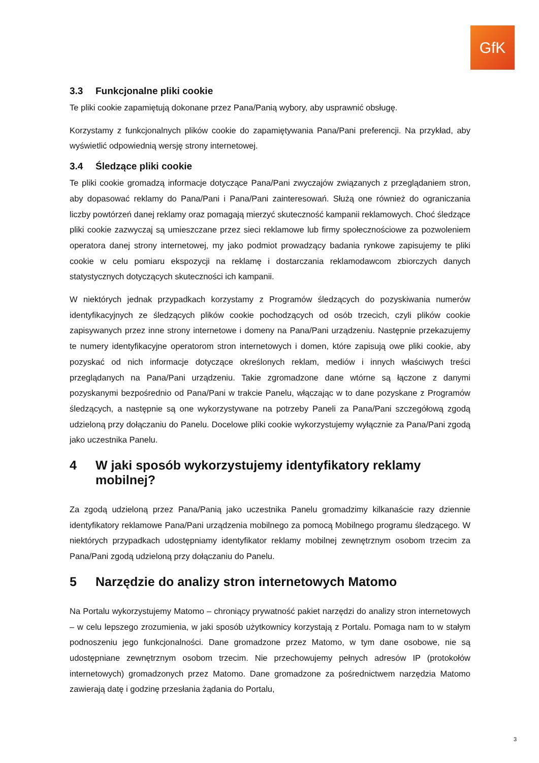GfK
3.3 Funkcjonalne pliki cookie
Te pliki cookie zapamiętują dokonane przez Pana/Panią wybory, aby usprawnić obsługę.
Korzystamy z funkcjonalnych plików cookie do zapamiętywania Pana/Pani preferencji. Na przykład, aby wyświetlić odpowiednią wersję strony internetowej.
3.4 Śledzące pliki cookie
Te pliki cookie gromadzą informacje dotyczące Pana/Pani zwyczajów związanych z przeglądaniem stron, aby dopasować reklamy do Pana/Pani i Pana/Pani zainteresowań. Służą one również do ograniczania liczby powtórzeń danej reklamy oraz pomagają mierzyć skuteczność kampanii reklamowych. Choć śledzące pliki cookie zazwyczaj są umieszczane przez sieci reklamowe lub firmy społecznościowe za pozwoleniem operatora danej strony internetowej, my jako podmiot prowadzący badania rynkowe zapisujemy te pliki cookie w celu pomiaru ekspozycji na reklamę i dostarczania reklamodawcom zbiorczych danych statystycznych dotyczących skuteczności ich kampanii.
W niektórych jednak przypadkach korzystamy z Programów śledzących do pozyskiwania numerów identyfikacyjnych ze śledzących plików cookie pochodzących od osób trzecich, czyli plików cookie zapisywanych przez inne strony internetowe i domeny na Pana/Pani urządzeniu. Następnie przekazujemy te numery identyfikacyjne operatorom stron internetowych i domen, które zapisują owe pliki cookie, aby pozyskać od nich informacje dotyczące określonych reklam, mediów i innych właściwych treści przeglądanych na Pana/Pani urządzeniu. Takie zgromadzone dane wtórne są łączone z danymi pozyskanymi bezpośrednio od Pana/Pani w trakcie Panelu, włączając w to dane pozyskane z Programów śledzących, a następnie są one wykorzystywane na potrzeby Paneli za Pana/Pani szczegółową zgodą udzieloną przy dołączaniu do Panelu. Docelowe pliki cookie wykorzystujemy wyłącznie za Pana/Pani zgodą jako uczestnika Panelu.
4 W jaki sposób wykorzystujemy identyfikatory reklamy mobilnej?
Za zgodą udzieloną przez Pana/Panią jako uczestnika Panelu gromadzimy kilkanaście razy dziennie identyfikatory reklamowe Pana/Pani urządzenia mobilnego za pomocą Mobilnego programu śledzącego. W niektórych przypadkach udostępniamy identyfikator reklamy mobilnej zewnętrznym osobom trzecim za Pana/Pani zgodą udzieloną przy dołączaniu do Panelu.
5 Narzędzie do analizy stron internetowych Matomo
Na Portalu wykorzystujemy Matomo – chroniący prywatność pakiet narzędzi do analizy stron internetowych – w celu lepszego zrozumienia, w jaki sposób użytkownicy korzystają z Portalu. Pomaga nam to w stałym podnoszeniu jego funkcjonalności. Dane gromadzone przez Matomo, w tym dane osobowe, nie są udostępniane zewnętrznym osobom trzecim. Nie przechowujemy pełnych adresów IP (protokołów internetowych) gromadzonych przez Matomo. Dane gromadzone za pośrednictwem narzędzia Matomo zawierają datę i godzinę przesłania żądania do Portalu,
3